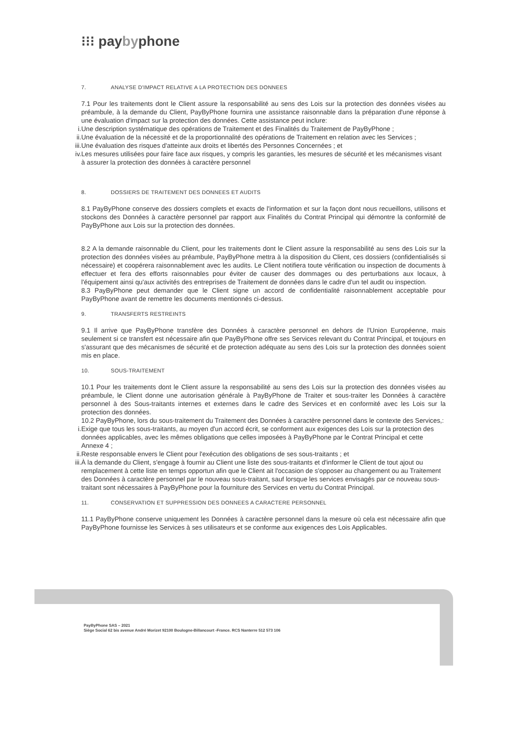⁝⁝⁝ paybyphone
7. ANALYSE D'IMPACT RELATIVE A LA PROTECTION DES DONNEES
7.1 Pour les traitements dont le Client assure la responsabilité au sens des Lois sur la protection des données visées au préambule, à la demande du Client, PayByPhone fournira une assistance raisonnable dans la préparation d'une réponse à une évaluation d'impact sur la protection des données. Cette assistance peut inclure:
i. Une description systématique des opérations de Traitement et des Finalités du Traitement de PayByPhone ;
ii. Une évaluation de la nécessité et de la proportionnalité des opérations de Traitement en relation avec les Services ;
iii. Une évaluation des risques d'atteinte aux droits et libertés des Personnes Concernées ; et
iv. Les mesures utilisées pour faire face aux risques, y compris les garanties, les mesures de sécurité et les mécanismes visant à assurer la protection des données à caractère personnel
8. DOSSIERS DE TRAITEMENT DES DONNEES ET AUDITS
8.1 PayByPhone conserve des dossiers complets et exacts de l'information et sur la façon dont nous recueillons, utilisons et stockons des Données à caractère personnel par rapport aux Finalités du Contrat Principal qui démontre la conformité de PayByPhone aux Lois sur la protection des données.
8.2 A la demande raisonnable du Client, pour les traitements dont le Client assure la responsabilité au sens des Lois sur la protection des données visées au préambule, PayByPhone mettra à la disposition du Client, ces dossiers (confidentialisés si nécessaire) et coopérera raisonnablement avec les audits. Le Client notifiera toute vérification ou inspection de documents à effectuer et fera des efforts raisonnables pour éviter de causer des dommages ou des perturbations aux locaux, à l'équipement ainsi qu'aux activités des entreprises de Traitement de données dans le cadre d'un tel audit ou inspection.
8.3 PayByPhone peut demander que le Client signe un accord de confidentialité raisonnablement acceptable pour PayByPhone avant de remettre les documents mentionnés ci-dessus.
9. TRANSFERTS RESTREINTS
9.1 Il arrive que PayByPhone transfère des Données à caractère personnel en dehors de l'Union Européenne, mais seulement si ce transfert est nécessaire afin que PayByPhone offre ses Services relevant du Contrat Principal, et toujours en s'assurant que des mécanismes de sécurité et de protection adéquate au sens des Lois sur la protection des données soient mis en place.
10. SOUS-TRAITEMENT
10.1 Pour les traitements dont le Client assure la responsabilité au sens des Lois sur la protection des données visées au préambule, le Client donne une autorisation générale à PayByPhone de Traiter et sous-traiter les Données à caractère personnel à des Sous-traitants internes et externes dans le cadre des Services et en conformité avec les Lois sur la protection des données.
10.2 PayByPhone, lors du sous-traitement du Traitement des Données à caractère personnel dans le contexte des Services,:
i. Exige que tous les sous-traitants, au moyen d'un accord écrit, se conforment aux exigences des Lois sur la protection des données applicables, avec les mêmes obligations que celles imposées à PayByPhone par le Contrat Principal et cette Annexe 4 ;
ii. Reste responsable envers le Client pour l'exécution des obligations de ses sous-traitants ; et
iii. À la demande du Client, s'engage à fournir au Client une liste des sous-traitants et d'informer le Client de tout ajout ou remplacement à cette liste en temps opportun afin que le Client ait l'occasion de s'opposer au changement ou au Traitement des Données à caractère personnel par le nouveau sous-traitant, sauf lorsque les services envisagés par ce nouveau sous-traitant sont nécessaires à PayByPhone pour la fourniture des Services en vertu du Contrat Principal.
11. CONSERVATION ET SUPPRESSION DES DONNEES A CARACTERE PERSONNEL
11.1 PayByPhone conserve uniquement les Données à caractère personnel dans la mesure où cela est nécessaire afin que PayByPhone fournisse les Services à ses utilisateurs et se conforme aux exigences des Lois Applicables.
PayByPhone SAS – 2021
Siège Social 62 bis avenue André Morizet 92100 Boulogne-Billancourt -France. RCS Nanterre 512 573 106